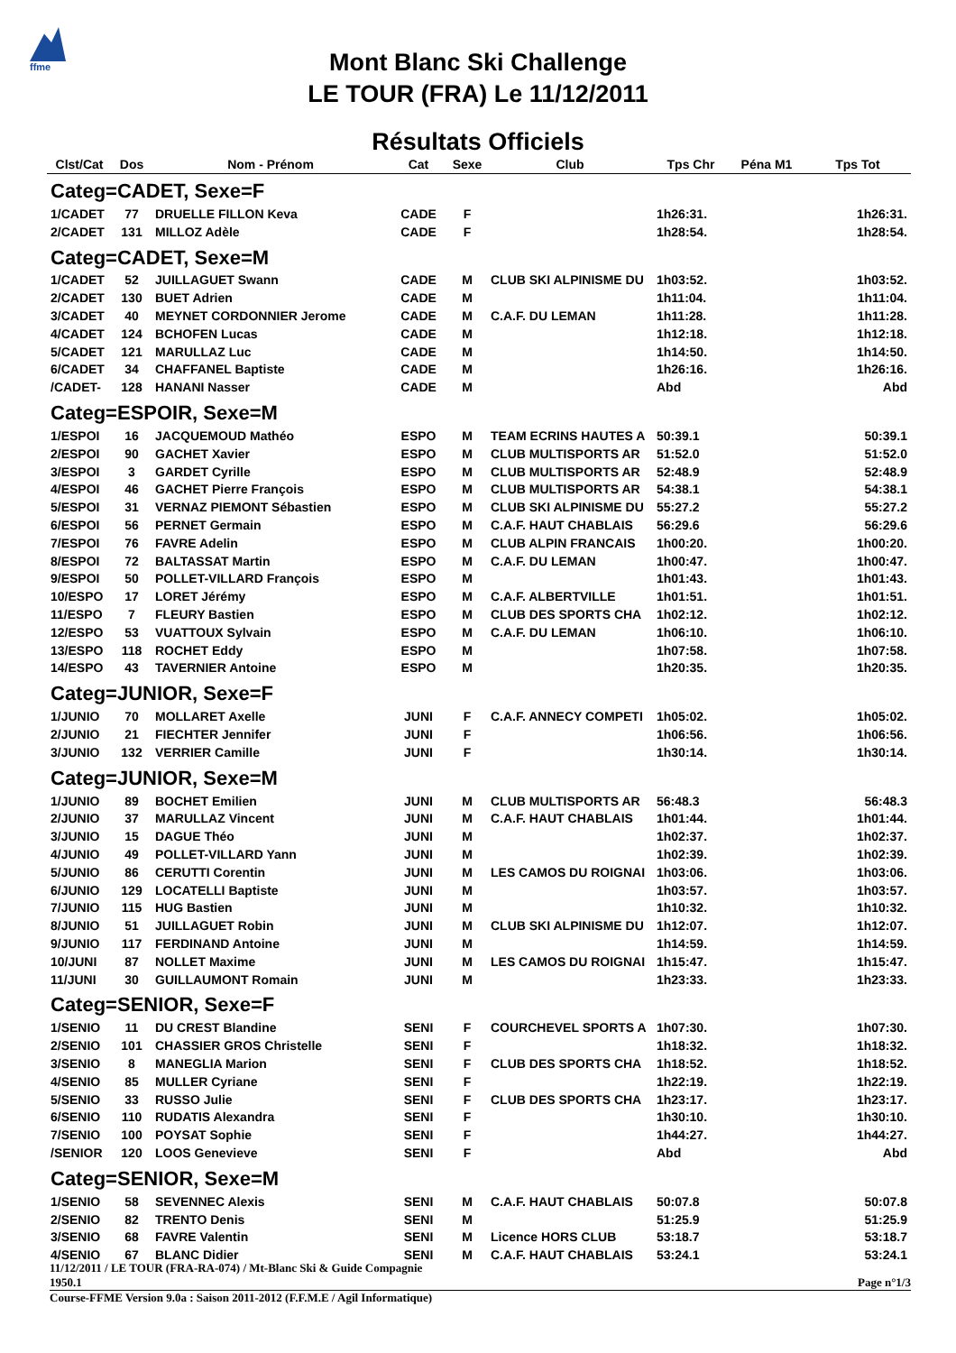ffme
Mont Blanc Ski Challenge
LE TOUR (FRA) Le 11/12/2011
Résultats Officiels
| Clst/Cat | Dos | Nom - Prénom | Cat | Sexe | Club | Tps Chr | Péna M1 | Tps Tot |
| --- | --- | --- | --- | --- | --- | --- | --- | --- |
| Categ=CADET, Sexe=F | | | | | | | | |
| 1/CADET | 77 | DRUELLE FILLON Keva | CADE | F | | 1h26:31. | | 1h26:31. |
| 2/CADET | 131 | MILLOZ Adèle | CADE | F | | 1h28:54. | | 1h28:54. |
| Categ=CADET, Sexe=M | | | | | | | | |
| 1/CADET | 52 | JUILLAGUET Swann | CADE | M | CLUB SKI ALPINISME DU | 1h03:52. | | 1h03:52. |
| 2/CADET | 130 | BUET Adrien | CADE | M | | 1h11:04. | | 1h11:04. |
| 3/CADET | 40 | MEYNET CORDONNIER Jerome | CADE | M | C.A.F. DU LEMAN | 1h11:28. | | 1h11:28. |
| 4/CADET | 124 | BCHOFEN Lucas | CADE | M | | 1h12:18. | | 1h12:18. |
| 5/CADET | 121 | MARULLAZ Luc | CADE | M | | 1h14:50. | | 1h14:50. |
| 6/CADET | 34 | CHAFFANEL Baptiste | CADE | M | | 1h26:16. | | 1h26:16. |
| /CADET- | 128 | HANANI Nasser | CADE | M | | Abd | | Abd |
| Categ=ESPOIR, Sexe=M | | | | | | | | |
| 1/ESPOI | 16 | JACQUEMOUD Mathéo | ESPO | M | TEAM ECRINS HAUTES A | 50:39.1 | | 50:39.1 |
| 2/ESPOI | 90 | GACHET Xavier | ESPO | M | CLUB MULTISPORTS AR | 51:52.0 | | 51:52.0 |
| 3/ESPOI | 3 | GARDET Cyrille | ESPO | M | CLUB MULTISPORTS AR | 52:48.9 | | 52:48.9 |
| 4/ESPOI | 46 | GACHET Pierre François | ESPO | M | CLUB MULTISPORTS AR | 54:38.1 | | 54:38.1 |
| 5/ESPOI | 31 | VERNAZ PIEMONT Sébastien | ESPO | M | CLUB SKI ALPINISME DU | 55:27.2 | | 55:27.2 |
| 6/ESPOI | 56 | PERNET Germain | ESPO | M | C.A.F. HAUT CHABLAIS | 56:29.6 | | 56:29.6 |
| 7/ESPOI | 76 | FAVRE Adelin | ESPO | M | CLUB ALPIN FRANCAIS | 1h00:20. | | 1h00:20. |
| 8/ESPOI | 72 | BALTASSAT Martin | ESPO | M | C.A.F. DU LEMAN | 1h00:47. | | 1h00:47. |
| 9/ESPOI | 50 | POLLET-VILLARD François | ESPO | M | | 1h01:43. | | 1h01:43. |
| 10/ESPO | 17 | LORET Jérémy | ESPO | M | C.A.F. ALBERTVILLE | 1h01:51. | | 1h01:51. |
| 11/ESPO | 7 | FLEURY Bastien | ESPO | M | CLUB DES SPORTS CHA | 1h02:12. | | 1h02:12. |
| 12/ESPO | 53 | VUATTOUX Sylvain | ESPO | M | C.A.F. DU LEMAN | 1h06:10. | | 1h06:10. |
| 13/ESPO | 118 | ROCHET Eddy | ESPO | M | | 1h07:58. | | 1h07:58. |
| 14/ESPO | 43 | TAVERNIER Antoine | ESPO | M | | 1h20:35. | | 1h20:35. |
| Categ=JUNIOR, Sexe=F | | | | | | | | |
| 1/JUNIO | 70 | MOLLARET Axelle | JUNI | F | C.A.F. ANNECY COMPETI | 1h05:02. | | 1h05:02. |
| 2/JUNIO | 21 | FIECHTER Jennifer | JUNI | F | | 1h06:56. | | 1h06:56. |
| 3/JUNIO | 132 | VERRIER Camille | JUNI | F | | 1h30:14. | | 1h30:14. |
| Categ=JUNIOR, Sexe=M | | | | | | | | |
| 1/JUNIO | 89 | BOCHET Emilien | JUNI | M | CLUB MULTISPORTS AR | 56:48.3 | | 56:48.3 |
| 2/JUNIO | 37 | MARULLAZ Vincent | JUNI | M | C.A.F. HAUT CHABLAIS | 1h01:44. | | 1h01:44. |
| 3/JUNIO | 15 | DAGUE Théo | JUNI | M | | 1h02:37. | | 1h02:37. |
| 4/JUNIO | 49 | POLLET-VILLARD Yann | JUNI | M | | 1h02:39. | | 1h02:39. |
| 5/JUNIO | 86 | CERUTTI Corentin | JUNI | M | LES CAMOS DU ROIGNAI | 1h03:06. | | 1h03:06. |
| 6/JUNIO | 129 | LOCATELLI Baptiste | JUNI | M | | 1h03:57. | | 1h03:57. |
| 7/JUNIO | 115 | HUG Bastien | JUNI | M | | 1h10:32. | | 1h10:32. |
| 8/JUNIO | 51 | JUILLAGUET Robin | JUNI | M | CLUB SKI ALPINISME DU | 1h12:07. | | 1h12:07. |
| 9/JUNIO | 117 | FERDINAND Antoine | JUNI | M | | 1h14:59. | | 1h14:59. |
| 10/JUNI | 87 | NOLLET Maxime | JUNI | M | LES CAMOS DU ROIGNAI | 1h15:47. | | 1h15:47. |
| 11/JUNI | 30 | GUILLAUMONT Romain | JUNI | M | | 1h23:33. | | 1h23:33. |
| Categ=SENIOR, Sexe=F | | | | | | | | |
| 1/SENIO | 11 | DU CREST Blandine | SENI | F | COURCHEVEL SPORTS A | 1h07:30. | | 1h07:30. |
| 2/SENIO | 101 | CHASSIER GROS Christelle | SENI | F | | 1h18:32. | | 1h18:32. |
| 3/SENIO | 8 | MANEGLIA Marion | SENI | F | CLUB DES SPORTS CHA | 1h18:52. | | 1h18:52. |
| 4/SENIO | 85 | MULLER Cyriane | SENI | F | | 1h22:19. | | 1h22:19. |
| 5/SENIO | 33 | RUSSO Julie | SENI | F | CLUB DES SPORTS CHA | 1h23:17. | | 1h23:17. |
| 6/SENIO | 110 | RUDATIS Alexandra | SENI | F | | 1h30:10. | | 1h30:10. |
| 7/SENIO | 100 | POYSAT Sophie | SENI | F | | 1h44:27. | | 1h44:27. |
| /SENIOR | 120 | LOOS Genevieve | SENI | F | | Abd | | Abd |
| Categ=SENIOR, Sexe=M | | | | | | | | |
| 1/SENIO | 58 | SEVENNEC Alexis | SENI | M | C.A.F. HAUT CHABLAIS | 50:07.8 | | 50:07.8 |
| 2/SENIO | 82 | TRENTO Denis | SENI | M | | 51:25.9 | | 51:25.9 |
| 3/SENIO | 68 | FAVRE Valentin | SENI | M | Licence HORS CLUB | 53:18.7 | | 53:18.7 |
| 4/SENIO | 67 | BLANC Didier | SENI | M | C.A.F. HAUT CHABLAIS | 53:24.1 | | 53:24.1 |
11/12/2011 / LE TOUR (FRA-RA-074) / Mt-Blanc Ski & Guide Compagnie
1950.1 Page n°1/3
Course-FFME Version 9.0a : Saison 2011-2012 (F.F.M.E / Agil Informatique)